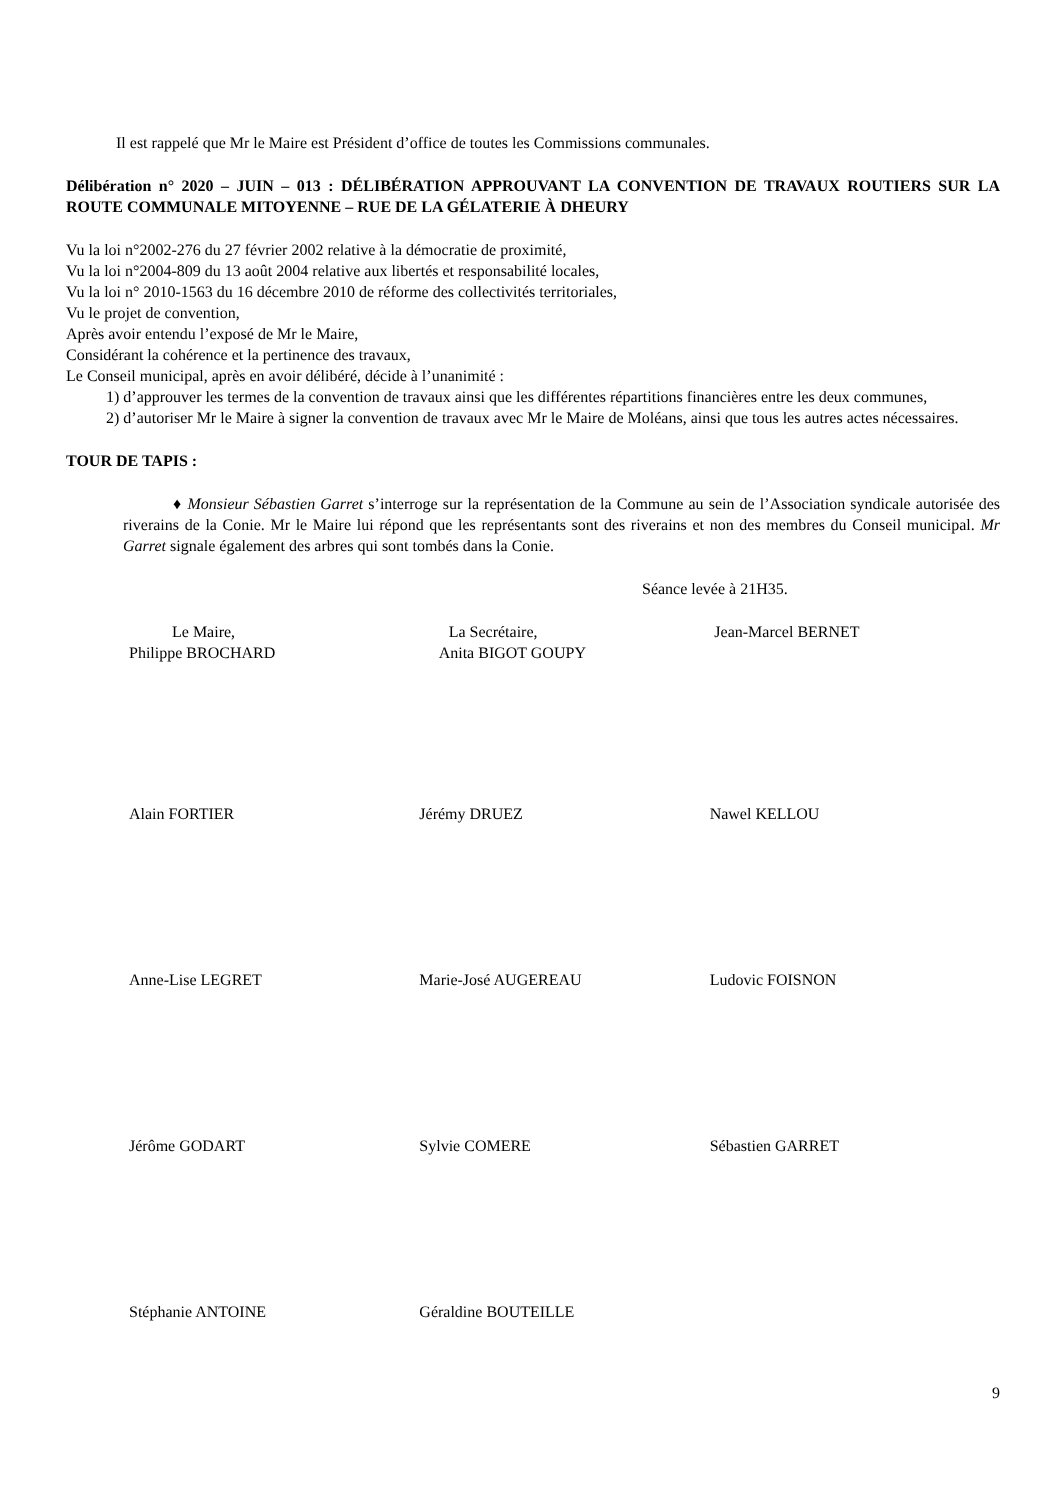Il est rappelé que Mr le Maire est Président d’office de toutes les Commissions communales.
Délibération n° 2020 – JUIN – 013 : DÉLIBÉRATION APPROUVANT LA CONVENTION DE TRAVAUX ROUTIERS SUR LA ROUTE COMMUNALE MITOYENNE – RUE DE LA GÉLATERIE À DHEURY
Vu la loi n°2002-276 du 27 février 2002 relative à la démocratie de proximité,
Vu la loi n°2004-809 du 13 août 2004 relative aux libertés et responsabilité locales,
Vu la loi n° 2010-1563 du 16 décembre 2010 de réforme des collectivités territoriales,
Vu le projet de convention,
Après avoir entendu l’exposé de Mr le Maire,
Considérant la cohérence et la pertinence des travaux,
Le Conseil municipal, après en avoir délibéré, décide à l’unanimité :
1) d’approuver les termes de la convention de travaux ainsi que les différentes répartitions financières entre les deux communes,
2) d’autoriser Mr le Maire à signer la convention de travaux avec Mr le Maire de Moléans, ainsi que tous les autres actes nécessaires.
TOUR DE TAPIS :
♦ Monsieur Sébastien Garret s’interroge sur la représentation de la Commune au sein de l’Association syndicale autorisée des riverains de la Conie. Mr le Maire lui répond que les représentants sont des riverains et non des membres du Conseil municipal. Mr Garret signale également des arbres qui sont tombés dans la Conie.
Séance levée à 21H35.
Le Maire,
Philippe BROCHARD
La Secrétaire,
Anita BIGOT GOUPY
Jean-Marcel BERNET
Alain FORTIER Jérémy DRUEZ Nawel KELLOU
Anne-Lise LEGRET Marie-José AUGEREAU Ludovic FOISNON
Jérôme GODART Sylvie COMERE Sébastien GARRET
Stéphanie ANTOINE Géraldine BOUTEILLE
9